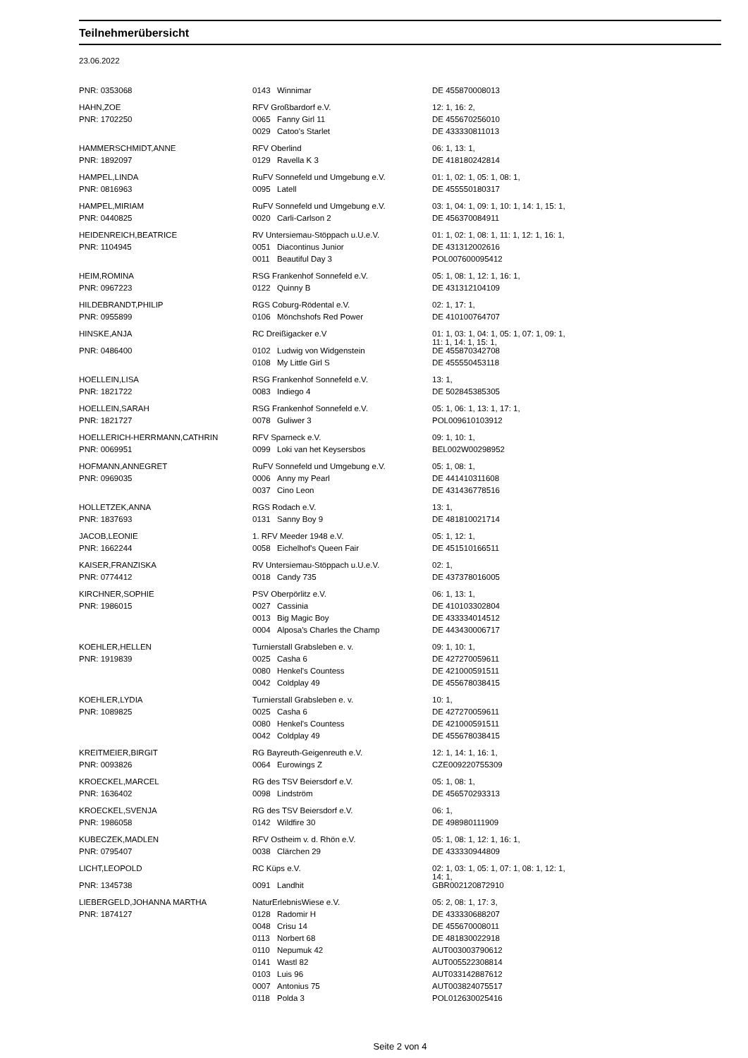Teilnehmerübersicht
23.06.2022
| PNR: 0353068 | 0143 | Winnimar | DE 455870008013 |
| HAHN,ZOE | RFV Großbardorf e.V. | | 12: 1, 16: 2, |
| PNR: 1702250 | 0065 | Fanny Girl 11 | DE 455670256010 |
| | 0029 | Catoo's Starlet | DE 433330811013 |
| HAMMERSCHMIDT,ANNE | RFV Oberlind | | 06: 1, 13: 1, |
| PNR: 1892097 | 0129 | Ravella K 3 | DE 418180242814 |
| HAMPEL,LINDA | RuFV Sonnefeld und Umgebung e.V. | | 01: 1, 02: 1, 05: 1, 08: 1, |
| PNR: 0816963 | 0095 | Latell | DE 455550180317 |
| HAMPEL,MIRIAM | RuFV Sonnefeld und Umgebung e.V. | | 03: 1, 04: 1, 09: 1, 10: 1, 14: 1, 15: 1, |
| PNR: 0440825 | 0020 | Carli-Carlson 2 | DE 456370084911 |
| HEIDENREICH,BEATRICE | RV Untersiemau-Stöppach u.U.e.V. | | 01: 1, 02: 1, 08: 1, 11: 1, 12: 1, 16: 1, |
| PNR: 1104945 | 0051 | Diacontinus Junior | DE 431312002616 |
| | 0011 | Beautiful Day 3 | POL007600095412 |
| HEIM,ROMINA | RSG Frankenhof Sonnefeld e.V. | | 05: 1, 08: 1, 12: 1, 16: 1, |
| PNR: 0967223 | 0122 | Quinny B | DE 431312104109 |
| HILDEBRANDT,PHILIP | RGS Coburg-Rödental e.V. | | 02: 1, 17: 1, |
| PNR: 0955899 | 0106 | Mönchshofs Red Power | DE 410100764707 |
| HINSKE,ANJA | RC Dreißigacker e.V | | 01: 1, 03: 1, 04: 1, 05: 1, 07: 1, 09: 1, 11: 1, 14: 1, 15: 1, |
| PNR: 0486400 | 0102 | Ludwig von Widgenstein | DE 455870342708 |
| | 0108 | My Little Girl S | DE 455550453118 |
| HOELLEIN,LISA | RSG Frankenhof Sonnefeld e.V. | | 13: 1, |
| PNR: 1821722 | 0083 | Indiego 4 | DE 502845385305 |
| HOELLEIN,SARAH | RSG Frankenhof Sonnefeld e.V. | | 05: 1, 06: 1, 13: 1, 17: 1, |
| PNR: 1821727 | 0078 | Guliwer 3 | POL009610103912 |
| HOELLERICH-HERRMANN,CATHRIN | RFV Sparneck e.V. | | 09: 1, 10: 1, |
| PNR: 0069951 | 0099 | Loki van het Keysersbos | BEL002W00298952 |
| HOFMANN,ANNEGRET | RuFV Sonnefeld und Umgebung e.V. | | 05: 1, 08: 1, |
| PNR: 0969035 | 0006 | Anny my Pearl | DE 441410311608 |
| | 0037 | Cino Leon | DE 431436778516 |
| HOLLETZEK,ANNA | RGS Rodach e.V. | | 13: 1, |
| PNR: 1837693 | 0131 | Sanny Boy 9 | DE 481810021714 |
| JACOB,LEONIE | 1. RFV Meeder 1948 e.V. | | 05: 1, 12: 1, |
| PNR: 1662244 | 0058 | Eichelhof's Queen Fair | DE 451510166511 |
| KAISER,FRANZISKA | RV Untersiemau-Stöppach u.U.e.V. | | 02: 1, |
| PNR: 0774412 | 0018 | Candy 735 | DE 437378016005 |
| KIRCHNER,SOPHIE | PSV Oberpörlitz e.V. | | 06: 1, 13: 1, |
| PNR: 1986015 | 0027 | Cassinia | DE 410103302804 |
| | 0013 | Big Magic Boy | DE 433334014512 |
| | 0004 | Alposa's Charles the Champ | DE 443430006717 |
| KOEHLER,HELLEN | Turnierstall Grabsleben e. v. | | 09: 1, 10: 1, |
| PNR: 1919839 | 0025 | Casha 6 | DE 427270059611 |
| | 0080 | Henkel's Countess | DE 421000591511 |
| | 0042 | Coldplay 49 | DE 455678038415 |
| KOEHLER,LYDIA | Turnierstall Grabsleben e. v. | | 10: 1, |
| PNR: 1089825 | 0025 | Casha 6 | DE 427270059611 |
| | 0080 | Henkel's Countess | DE 421000591511 |
| | 0042 | Coldplay 49 | DE 455678038415 |
| KREITMEIER,BIRGIT | RG Bayreuth-Geigenreuth e.V. | | 12: 1, 14: 1, 16: 1, |
| PNR: 0093826 | 0064 | Eurowings Z | CZE009220755309 |
| KROECKEL,MARCEL | RG des TSV Beiersdorf e.V. | | 05: 1, 08: 1, |
| PNR: 1636402 | 0098 | Lindström | DE 456570293313 |
| KROECKEL,SVENJA | RG des TSV Beiersdorf e.V. | | 06: 1, |
| PNR: 1986058 | 0142 | Wildfire 30 | DE 498980111909 |
| KUBECZEK,MADLEN | RFV Ostheim v. d. Rhön e.V. | | 05: 1, 08: 1, 12: 1, 16: 1, |
| PNR: 0795407 | 0038 | Clärchen 29 | DE 433330944809 |
| LICHT,LEOPOLD | RC Küps e.V. | | 02: 1, 03: 1, 05: 1, 07: 1, 08: 1, 12: 1, 14: 1, |
| PNR: 1345738 | 0091 | Landhit | GBR002120872910 |
| LIEBERGELD,JOHANNA MARTHA | NaturErlebnisWiese e.V. | | 05: 2, 08: 1, 17: 3, |
| PNR: 1874127 | 0128 | Radomir H | DE 433330688207 |
| | 0048 | Crisu 14 | DE 455670008011 |
| | 0113 | Norbert 68 | DE 481830022918 |
| | 0110 | Nepumuk 42 | AUT003003790612 |
| | 0141 | Wastl 82 | AUT005522308814 |
| | 0103 | Luis 96 | AUT033142887612 |
| | 0007 | Antonius 75 | AUT003824075517 |
| | 0118 | Polda 3 | POL012630025416 |
Seite 2 von 4